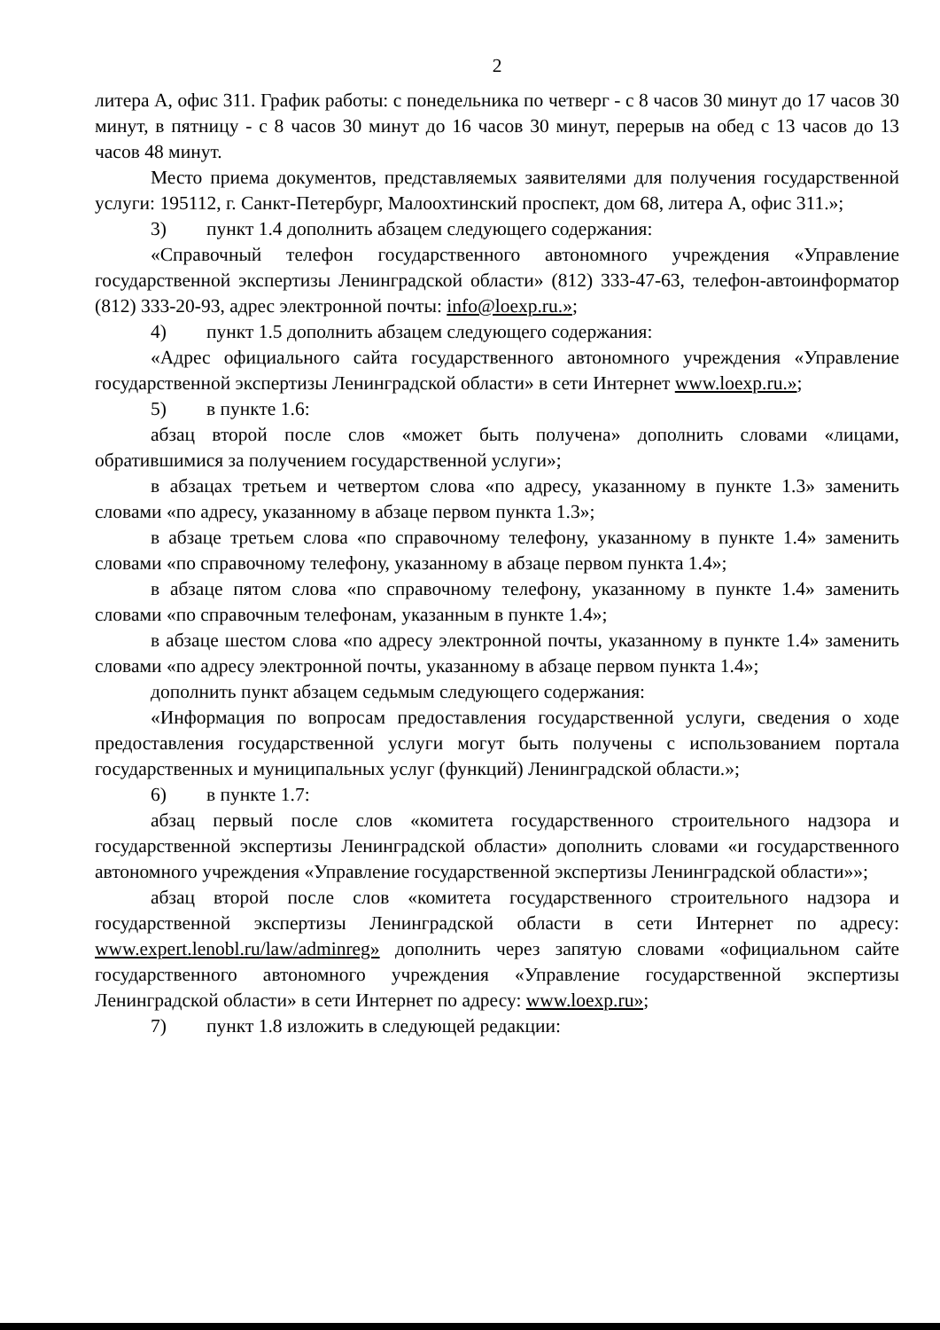2
литера А, офис 311. График работы: с понедельника по четверг - с 8 часов 30 минут до 17 часов 30 минут, в пятницу - с 8 часов 30 минут до 16 часов 30 минут, перерыв на обед с 13 часов до 13 часов 48 минут.
Место приема документов, представляемых заявителями для получения государственной услуги: 195112, г. Санкт-Петербург, Малоохтинский проспект, дом 68, литера А, офис 311.»;
3) пункт 1.4 дополнить абзацем следующего содержания:
«Справочный телефон государственного автономного учреждения «Управление государственной экспертизы Ленинградской области» (812) 333-47-63, телефон-автоинформатор (812) 333-20-93, адрес электронной почты: info@loexp.ru.»;
4) пункт 1.5 дополнить абзацем следующего содержания:
«Адрес официального сайта государственного автономного учреждения «Управление государственной экспертизы Ленинградской области» в сети Интернет www.loexp.ru.»;
5) в пункте 1.6:
абзац второй после слов «может быть получена» дополнить словами «лицами, обратившимися за получением государственной услуги»;
в абзацах третьем и четвертом слова «по адресу, указанному в пункте 1.3» заменить словами «по адресу, указанному в абзаце первом пункта 1.3»;
в абзаце третьем слова «по справочному телефону, указанному в пункте 1.4» заменить словами «по справочному телефону, указанному в абзаце первом пункта 1.4»;
в абзаце пятом слова «по справочному телефону, указанному в пункте 1.4» заменить словами «по справочным телефонам, указанным в пункте 1.4»;
в абзаце шестом слова «по адресу электронной почты, указанному в пункте 1.4» заменить словами «по адресу электронной почты, указанному в абзаце первом пункта 1.4»;
дополнить пункт абзацем седьмым следующего содержания:
«Информация по вопросам предоставления государственной услуги, сведения о ходе предоставления государственной услуги могут быть получены с использованием портала государственных и муниципальных услуг (функций) Ленинградской области.»;
6) в пункте 1.7:
абзац первый после слов «комитета государственного строительного надзора и государственной экспертизы Ленинградской области» дополнить словами «и государственного автономного учреждения «Управление государственной экспертизы Ленинградской области»»;
абзац второй после слов «комитета государственного строительного надзора и государственной экспертизы Ленинградской области в сети Интернет по адресу: www.expert.lenobl.ru/law/adminreg» дополнить через запятую словами «официальном сайте государственного автономного учреждения «Управление государственной экспертизы Ленинградской области» в сети Интернет по адресу: www.loexp.ru»;
7) пункт 1.8 изложить в следующей редакции: